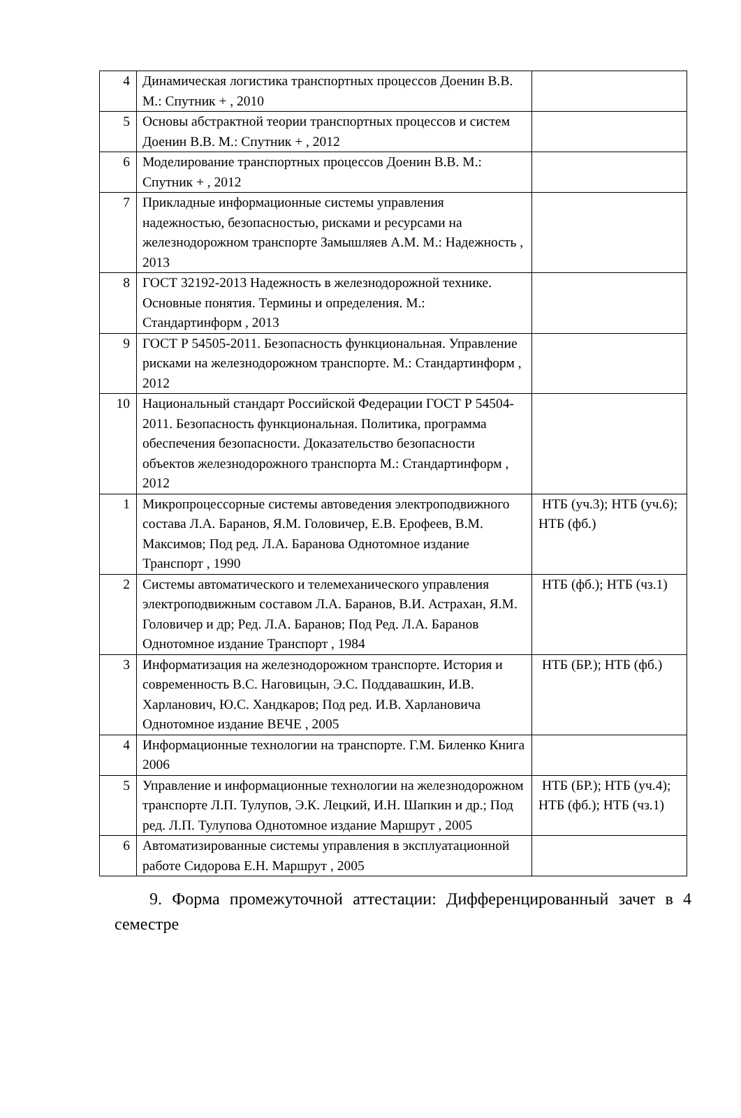| 4 | Динамическая логистика транспортных процессов Доенин В.В. М.: Спутник + , 2010 | |
| 5 | Основы абстрактной теории транспортных процессов и систем Доенин В.В. М.: Спутник + , 2012 | |
| 6 | Моделирование транспортных процессов Доенин В.В. М.: Спутник + , 2012 | |
| 7 | Прикладные информационные системы управления надежностью, безопасностью, рисками и ресурсами на железнодорожном транспорте Замышляев А.М. М.: Надежность , 2013 | |
| 8 | ГОСТ 32192-2013 Надежность в железнодорожной технике. Основные понятия. Термины и определения. М.: Стандартинформ , 2013 | |
| 9 | ГОСТ Р 54505-2011. Безопасность функциональная. Управление рисками на железнодорожном транспорте. М.: Стандартинформ , 2012 | |
| 10 | Национальный стандарт Российской Федерации ГОСТ Р 54504-2011. Безопасность функциональная. Политика, программа обеспечения безопасности. Доказательство безопасности объектов железнодорожного транспорта М.: Стандартинформ , 2012 | |
| 1 | Микропроцессорные системы автоведения электроподвижного состава Л.А. Баранов, Я.М. Головичер, Е.В. Ерофеев, В.М. Максимов; Под ред. Л.А. Баранова Однотомное издание Транспорт , 1990 | НТБ (уч.3); НТБ (уч.6); НТБ (фб.) |
| 2 | Системы автоматического и телемеханического управления электроподвижным составом Л.А. Баранов, В.И. Астрахан, Я.М. Головичер и др; Ред. Л.А. Баранов; Под Ред. Л.А. Баранов Однотомное издание Транспорт , 1984 | НТБ (фб.); НТБ (чз.1) |
| 3 | Информатизация на железнодорожном транспорте. История и современность В.С. Наговицын, Э.С. Поддавашкин, И.В. Харланович, Ю.С. Хандкаров; Под ред. И.В. Харлановича Однотомное издание ВЕЧЕ , 2005 | НТБ (БР.); НТБ (фб.) |
| 4 | Информационные технологии на транспорте. Г.М. Биленко Книга 2006 | |
| 5 | Управление и информационные технологии на железнодорожном транспорте Л.П. Тулупов, Э.К. Лецкий, И.Н. Шапкин и др.; Под ред. Л.П. Тулупова Однотомное издание Маршрут , 2005 | НТБ (БР.); НТБ (уч.4); НТБ (фб.); НТБ (чз.1) |
| 6 | Автоматизированные системы управления в эксплуатационной работе Сидорова Е.Н. Маршрут , 2005 | |
9. Форма промежуточной аттестации: Дифференцированный зачет в 4 семестре